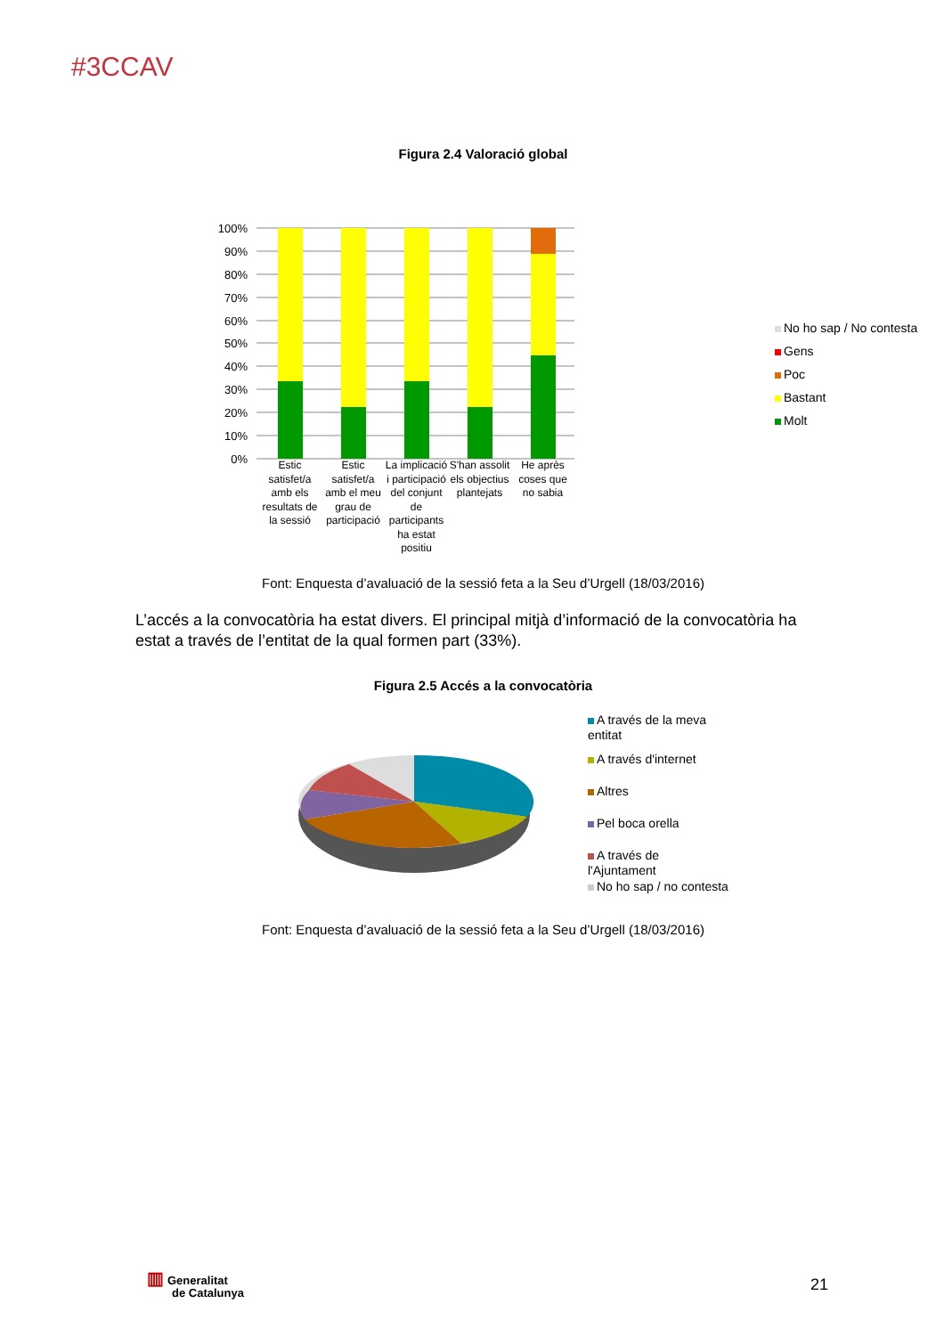#3CCAV
Figura 2.4 Valoració global
100%
90%
80%
70%
60%
50%
40%
30%
20%
10%
0%
No ho sap / No contesta
Gens
Poc
Bastant
Molt
Estic satisfet/a amb els resultats de la sessió
Estic satisfet/a amb el meu grau de participació
La implicació i participació del conjunt de participants ha estat positiu
S'han assolit els objectius plantejats
He après coses que no sabia
Font: Enquesta d’avaluació de la sessió feta a la Seu d’Urgell (18/03/2016)
L’accés a la convocatòria ha estat divers. El principal mitjà d’informació de la convocatòria ha estat a través de l’entitat de la qual formen part (33%).
Figura 2.5 Accés a la convocatòria
A través de la meva entitat
A través d'internet
Altres
Pel boca orella
A través de l'Ajuntament
No ho sap / no contesta
Font: Enquesta d’avaluació de la sessió feta a la Seu d’Urgell (18/03/2016)
▥ Generalitat
de Catalunya
21